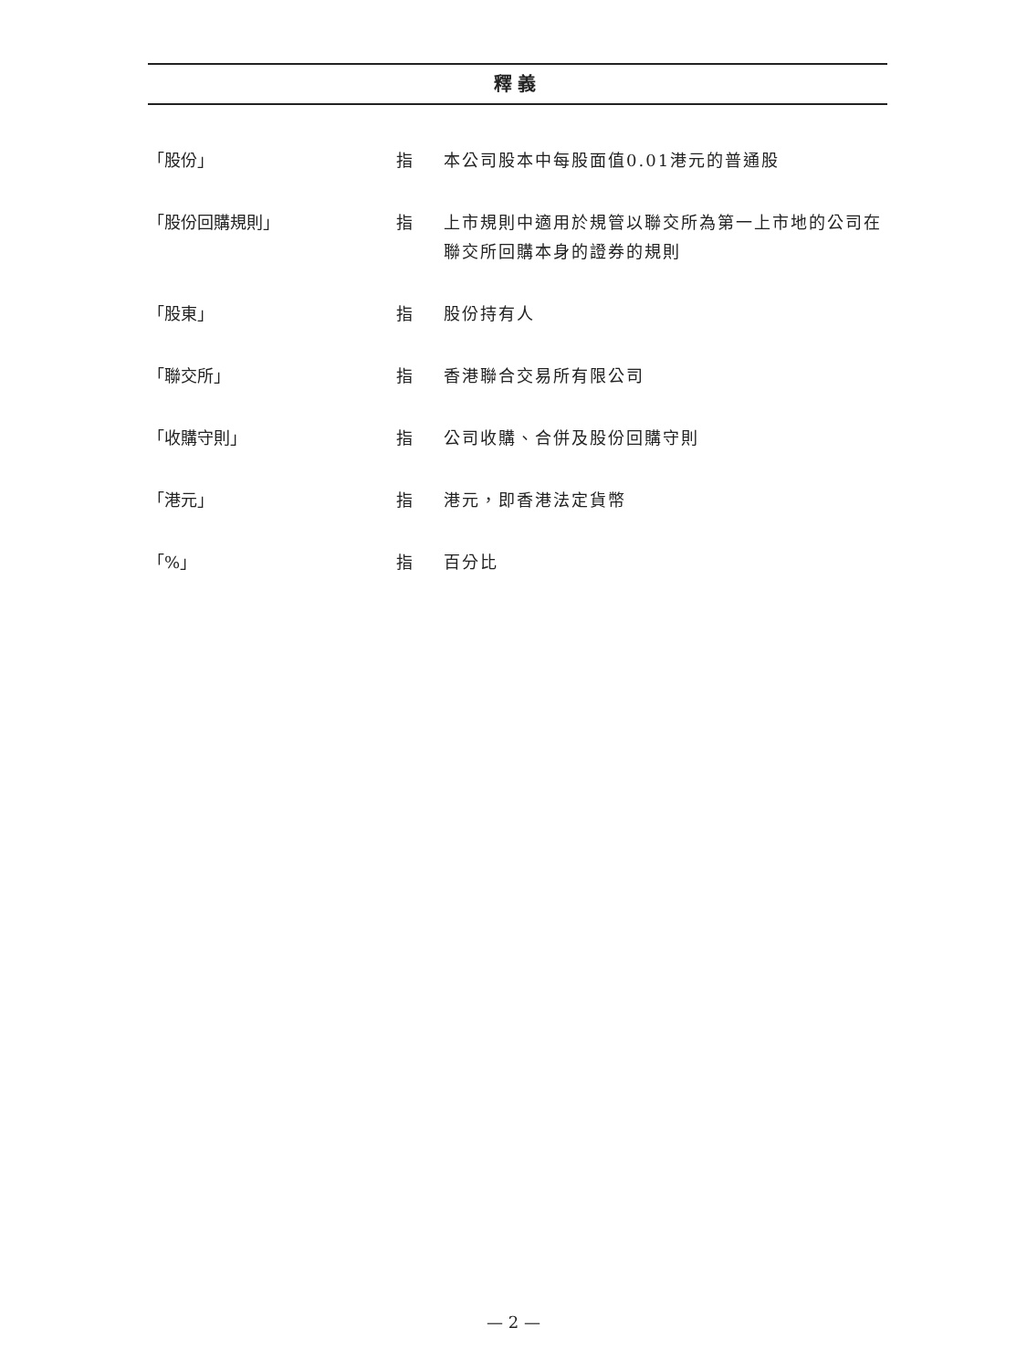釋義
「股份」 指 本公司股本中每股面值0.01港元的普通股
「股份回購規則」 指 上市規則中適用於規管以聯交所為第一上市地的公司在聯交所回購本身的證券的規則
「股東」 指 股份持有人
「聯交所」 指 香港聯合交易所有限公司
「收購守則」 指 公司收購、合併及股份回購守則
「港元」 指 港元，即香港法定貨幣
「%」 指 百分比
— 2 —